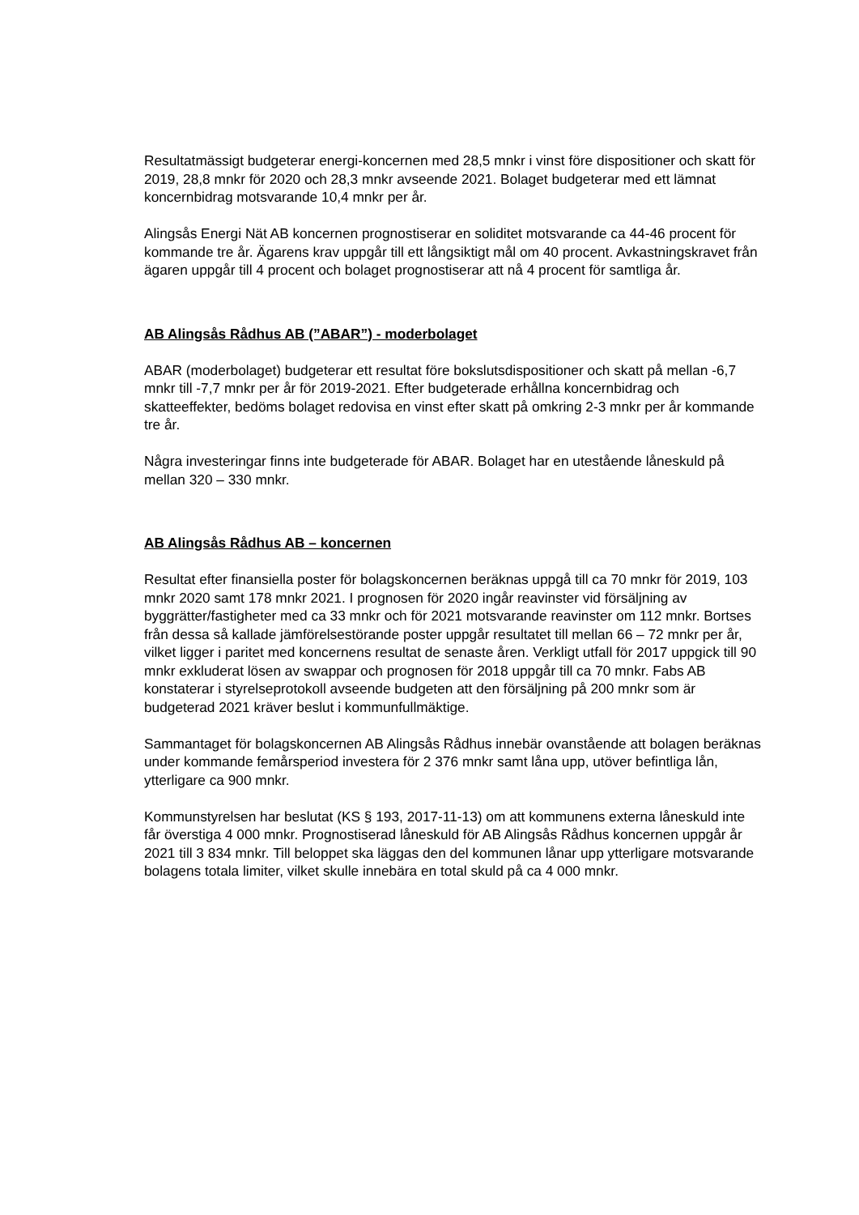Resultatmässigt budgeterar energi-koncernen med 28,5 mnkr i vinst före dispositioner och skatt för 2019, 28,8 mnkr för 2020 och 28,3 mnkr avseende 2021. Bolaget budgeterar med ett lämnat koncernbidrag motsvarande 10,4 mnkr per år.
Alingsås Energi Nät AB koncernen prognostiserar en soliditet motsvarande ca 44-46 procent för kommande tre år. Ägarens krav uppgår till ett långsiktigt mål om 40 procent. Avkastningskravet från ägaren uppgår till 4 procent och bolaget prognostiserar att nå 4 procent för samtliga år.
AB Alingsås Rådhus AB (”ABAR”) - moderbolaget
ABAR (moderbolaget) budgeterar ett resultat före bokslutsdispositioner och skatt på mellan -6,7 mnkr till -7,7 mnkr per år för 2019-2021. Efter budgeterade erhållna koncernbidrag och skatteeffekter, bedöms bolaget redovisa en vinst efter skatt på omkring 2-3 mnkr per år kommande tre år.
Några investeringar finns inte budgeterade för ABAR. Bolaget har en utestående låneskuld på mellan 320 – 330 mnkr.
AB Alingsås Rådhus AB – koncernen
Resultat efter finansiella poster för bolagskoncernen beräknas uppgå till ca 70 mnkr för 2019, 103 mnkr 2020 samt 178 mnkr 2021. I prognosen för 2020 ingår reavinster vid försäljning av byggrätter/fastigheter med ca 33 mnkr och för 2021 motsvarande reavinster om 112 mnkr. Bortses från dessa så kallade jämförelsestörande poster uppgår resultatet till mellan 66 – 72 mnkr per år, vilket ligger i paritet med koncernens resultat de senaste åren. Verkligt utfall för 2017 uppgick till 90 mnkr exkluderat lösen av swappar och prognosen för 2018 uppgår till ca 70 mnkr. Fabs AB konstaterar i styrelseprotokoll avseende budgeten att den försäljning på 200 mnkr som är budgeterad 2021 kräver beslut i kommunfullmäktige.
Sammantaget för bolagskoncernen AB Alingsås Rådhus innebär ovanstående att bolagen beräknas under kommande femårsperiod investera för 2 376 mnkr samt låna upp, utöver befintliga lån, ytterligare ca 900 mnkr.
Kommunstyrelsen har beslutat (KS § 193, 2017-11-13) om att kommunens externa låneskuld inte får överstiga 4 000 mnkr. Prognostiserad låneskuld för AB Alingsås Rådhus koncernen uppgår år 2021 till 3 834 mnkr. Till beloppet ska läggas den del kommunen lånar upp ytterligare motsvarande bolagens totala limiter, vilket skulle innebära en total skuld på ca 4 000 mnkr.